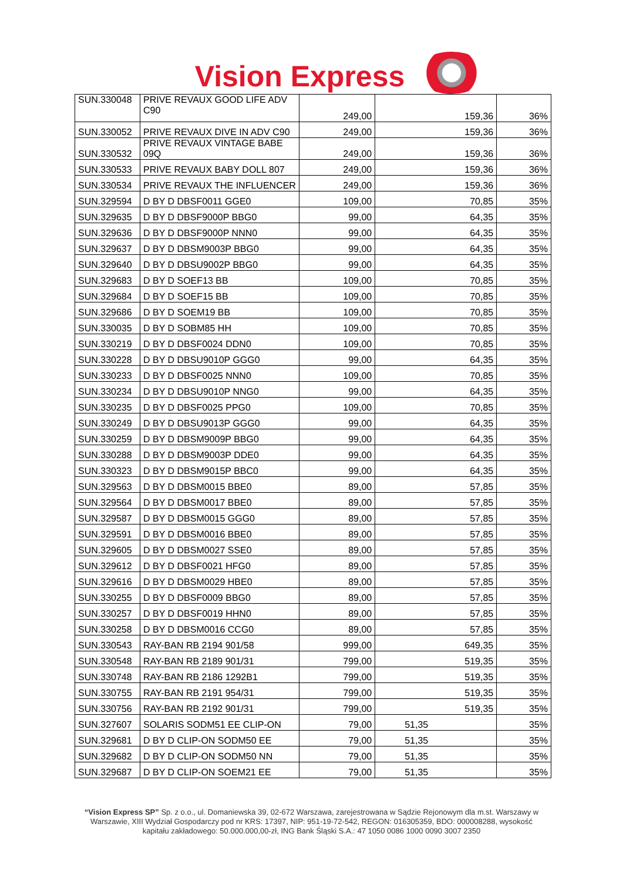Vision Express
| SUN.330048 | PRIVE REVAUX GOOD LIFE ADV C90 | 249,00 | 159,36 | 36% |
| SUN.330052 | PRIVE REVAUX DIVE IN ADV C90 | 249,00 | 159,36 | 36% |
| SUN.330532 | PRIVE REVAUX VINTAGE BABE 09Q | 249,00 | 159,36 | 36% |
| SUN.330533 | PRIVE REVAUX BABY DOLL 807 | 249,00 | 159,36 | 36% |
| SUN.330534 | PRIVE REVAUX THE INFLUENCER | 249,00 | 159,36 | 36% |
| SUN.329594 | D BY D DBSF0011 GGE0 | 109,00 | 70,85 | 35% |
| SUN.329635 | D BY D DBSF9000P BBG0 | 99,00 | 64,35 | 35% |
| SUN.329636 | D BY D DBSF9000P NNN0 | 99,00 | 64,35 | 35% |
| SUN.329637 | D BY D DBSM9003P BBG0 | 99,00 | 64,35 | 35% |
| SUN.329640 | D BY D DBSU9002P BBG0 | 99,00 | 64,35 | 35% |
| SUN.329683 | D BY D SOEF13 BB | 109,00 | 70,85 | 35% |
| SUN.329684 | D BY D SOEF15 BB | 109,00 | 70,85 | 35% |
| SUN.329686 | D BY D SOEM19 BB | 109,00 | 70,85 | 35% |
| SUN.330035 | D BY D SOBM85 HH | 109,00 | 70,85 | 35% |
| SUN.330219 | D BY D DBSF0024 DDN0 | 109,00 | 70,85 | 35% |
| SUN.330228 | D BY D DBSU9010P GGG0 | 99,00 | 64,35 | 35% |
| SUN.330233 | D BY D DBSF0025 NNN0 | 109,00 | 70,85 | 35% |
| SUN.330234 | D BY D DBSU9010P NNG0 | 99,00 | 64,35 | 35% |
| SUN.330235 | D BY D DBSF0025 PPG0 | 109,00 | 70,85 | 35% |
| SUN.330249 | D BY D DBSU9013P GGG0 | 99,00 | 64,35 | 35% |
| SUN.330259 | D BY D DBSM9009P BBG0 | 99,00 | 64,35 | 35% |
| SUN.330288 | D BY D DBSM9003P DDE0 | 99,00 | 64,35 | 35% |
| SUN.330323 | D BY D DBSM9015P BBC0 | 99,00 | 64,35 | 35% |
| SUN.329563 | D BY D DBSM0015 BBE0 | 89,00 | 57,85 | 35% |
| SUN.329564 | D BY D DBSM0017 BBE0 | 89,00 | 57,85 | 35% |
| SUN.329587 | D BY D DBSM0015 GGG0 | 89,00 | 57,85 | 35% |
| SUN.329591 | D BY D DBSM0016 BBE0 | 89,00 | 57,85 | 35% |
| SUN.329605 | D BY D DBSM0027 SSE0 | 89,00 | 57,85 | 35% |
| SUN.329612 | D BY D DBSF0021 HFG0 | 89,00 | 57,85 | 35% |
| SUN.329616 | D BY D DBSM0029 HBE0 | 89,00 | 57,85 | 35% |
| SUN.330255 | D BY D DBSF0009 BBG0 | 89,00 | 57,85 | 35% |
| SUN.330257 | D BY D DBSF0019 HHN0 | 89,00 | 57,85 | 35% |
| SUN.330258 | D BY D DBSM0016 CCG0 | 89,00 | 57,85 | 35% |
| SUN.330543 | RAY-BAN RB 2194 901/58 | 999,00 | 649,35 | 35% |
| SUN.330548 | RAY-BAN RB 2189 901/31 | 799,00 | 519,35 | 35% |
| SUN.330748 | RAY-BAN RB 2186 1292B1 | 799,00 | 519,35 | 35% |
| SUN.330755 | RAY-BAN RB 2191 954/31 | 799,00 | 519,35 | 35% |
| SUN.330756 | RAY-BAN RB 2192 901/31 | 799,00 | 519,35 | 35% |
| SUN.327607 | SOLARIS SODM51 EE CLIP-ON | 79,00 | 51,35 | 35% |
| SUN.329681 | D BY D CLIP-ON SODM50 EE | 79,00 | 51,35 | 35% |
| SUN.329682 | D BY D CLIP-ON SODM50 NN | 79,00 | 51,35 | 35% |
| SUN.329687 | D BY D CLIP-ON SOEM21 EE | 79,00 | 51,35 | 35% |
“Vision Express SP” Sp. z o.o., ul. Domaniewska 39, 02-672 Warszawa, zarejestrowana w Sądzie Rejonowym dla m.st. Warszawy w Warszawie, XIII Wydział Gospodarczy pod nr KRS: 17397, NIP: 951-19-72-542, REGON: 016305359, BDO: 000008288, wysokość kapitału zakładowego: 50.000.000,00-zł, ING Bank Śląski S.A.: 47 1050 0086 1000 0090 3007 2350